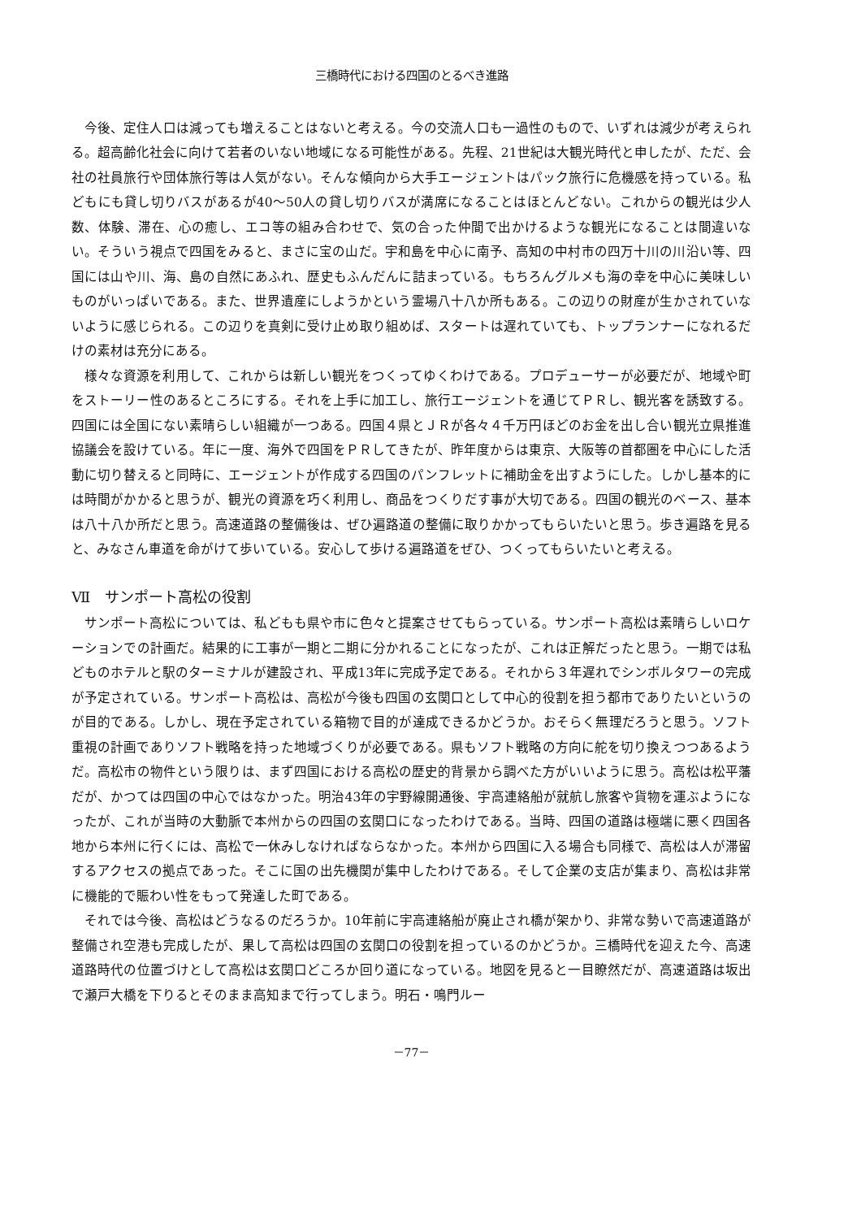三橋時代における四国のとるべき進路
今後、定住人口は減っても増えることはないと考える。今の交流人口も一過性のもので、いずれは減少が考えられる。超高齢化社会に向けて若者のいない地域になる可能性がある。先程、21世紀は大観光時代と申したが、ただ、会社の社員旅行や団体旅行等は人気がない。そんな傾向から大手エージェントはパック旅行に危機感を持っている。私どもにも貸し切りバスがあるが40～50人の貸し切りバスが満席になることはほとんどない。これからの観光は少人数、体験、滞在、心の癒し、エコ等の組み合わせで、気の合った仲間で出かけるような観光になることは間違いない。そういう視点で四国をみると、まさに宝の山だ。宇和島を中心に南予、高知の中村市の四万十川の川沿い等、四国には山や川、海、島の自然にあふれ、歴史もふんだんに詰まっている。もちろんグルメも海の幸を中心に美味しいものがいっぱいである。また、世界遺産にしようかという霊場八十八か所もある。この辺りの財産が生かされていないように感じられる。この辺りを真剣に受け止め取り組めば、スタートは遅れていても、トップランナーになれるだけの素材は充分にある。
様々な資源を利用して、これからは新しい観光をつくってゆくわけである。プロデューサーが必要だが、地域や町をストーリー性のあるところにする。それを上手に加工し、旅行エージェントを通じてＰＲし、観光客を誘致する。四国には全国にない素晴らしい組織が一つある。四国４県とＪＲが各々４千万円ほどのお金を出し合い観光立県推進協議会を設けている。年に一度、海外で四国をＰＲしてきたが、昨年度からは東京、大阪等の首都圏を中心にした活動に切り替えると同時に、エージェントが作成する四国のパンフレットに補助金を出すようにした。しかし基本的には時間がかかると思うが、観光の資源を巧く利用し、商品をつくりだす事が大切である。四国の観光のベース、基本は八十八か所だと思う。高速道路の整備後は、ぜひ遍路道の整備に取りかかってもらいたいと思う。歩き遍路を見ると、みなさん車道を命がけて歩いている。安心して歩ける遍路道をぜひ、つくってもらいたいと考える。
Ⅶ　サンポート高松の役割
サンポート高松については、私どもも県や市に色々と提案させてもらっている。サンポート高松は素晴らしいロケーションでの計画だ。結果的に工事が一期と二期に分かれることになったが、これは正解だったと思う。一期では私どものホテルと駅のターミナルが建設され、平成13年に完成予定である。それから３年遅れでシンボルタワーの完成が予定されている。サンポート高松は、高松が今後も四国の玄関口として中心的役割を担う都市でありたいというのが目的である。しかし、現在予定されている箱物で目的が達成できるかどうか。おそらく無理だろうと思う。ソフト重視の計画でありソフト戦略を持った地域づくりが必要である。県もソフト戦略の方向に舵を切り換えつつあるようだ。高松市の物件という限りは、まず四国における高松の歴史的背景から調べた方がいいように思う。高松は松平藩だが、かつては四国の中心ではなかった。明治43年の宇野線開通後、宇高連絡船が就航し旅客や貨物を運ぶようになったが、これが当時の大動脈で本州からの四国の玄関口になったわけである。当時、四国の道路は極端に悪く四国各地から本州に行くには、高松で一休みしなければならなかった。本州から四国に入る場合も同様で、高松は人が滞留するアクセスの拠点であった。そこに国の出先機関が集中したわけである。そして企業の支店が集まり、高松は非常に機能的で賑わい性をもって発達した町である。
それでは今後、高松はどうなるのだろうか。10年前に宇高連絡船が廃止され橋が架かり、非常な勢いで高速道路が整備され空港も完成したが、果して高松は四国の玄関口の役割を担っているのかどうか。三橋時代を迎えた今、高速道路時代の位置づけとして高松は玄関口どころか回り道になっている。地図を見ると一目瞭然だが、高速道路は坂出で瀬戸大橋を下りるとそのまま高知まで行ってしまう。明石・鳴門ルー
－77－